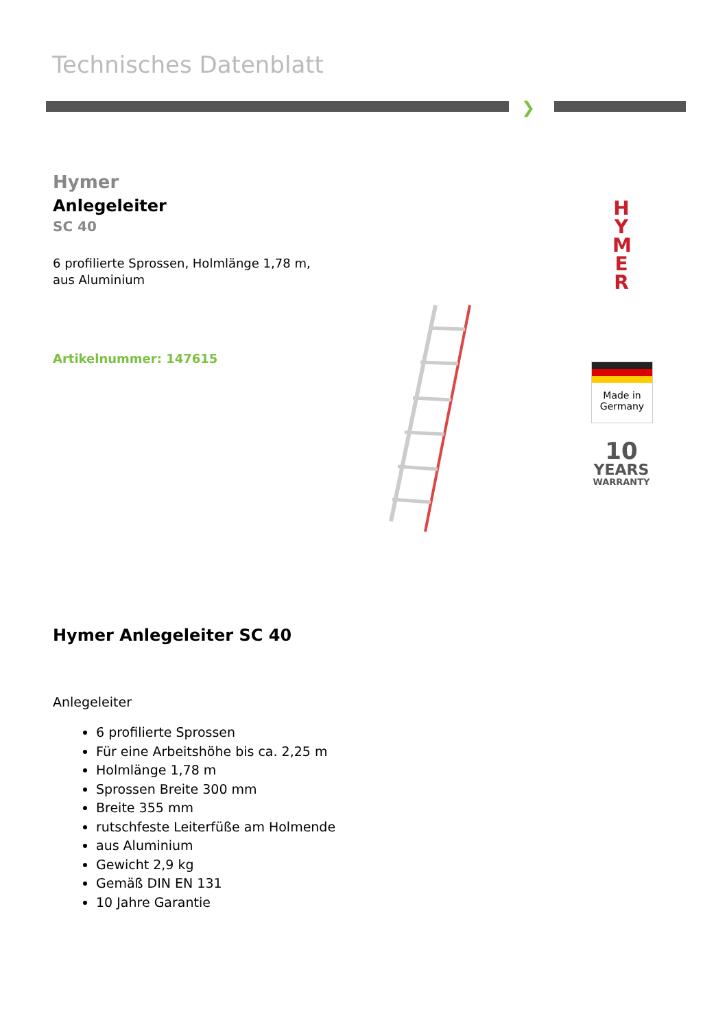Technisches Datenblatt
❯
Hymer
Anlegeleiter
SC 40
6 profilierte Sprossen, Holmlänge 1,78 m, aus Aluminium
Artikelnummer: 147615
H Y M E R
Made in Germany
10
YEARS
WARRANTY
Hymer Anlegeleiter SC 40
Anlegeleiter
6 profilierte Sprossen
Für eine Arbeitshöhe bis ca. 2,25 m
Holmlänge 1,78 m
Sprossen Breite 300 mm
Breite 355 mm
rutschfeste Leiterfüße am Holmende
aus Aluminium
Gewicht 2,9 kg
Gemäß DIN EN 131
10 Jahre Garantie